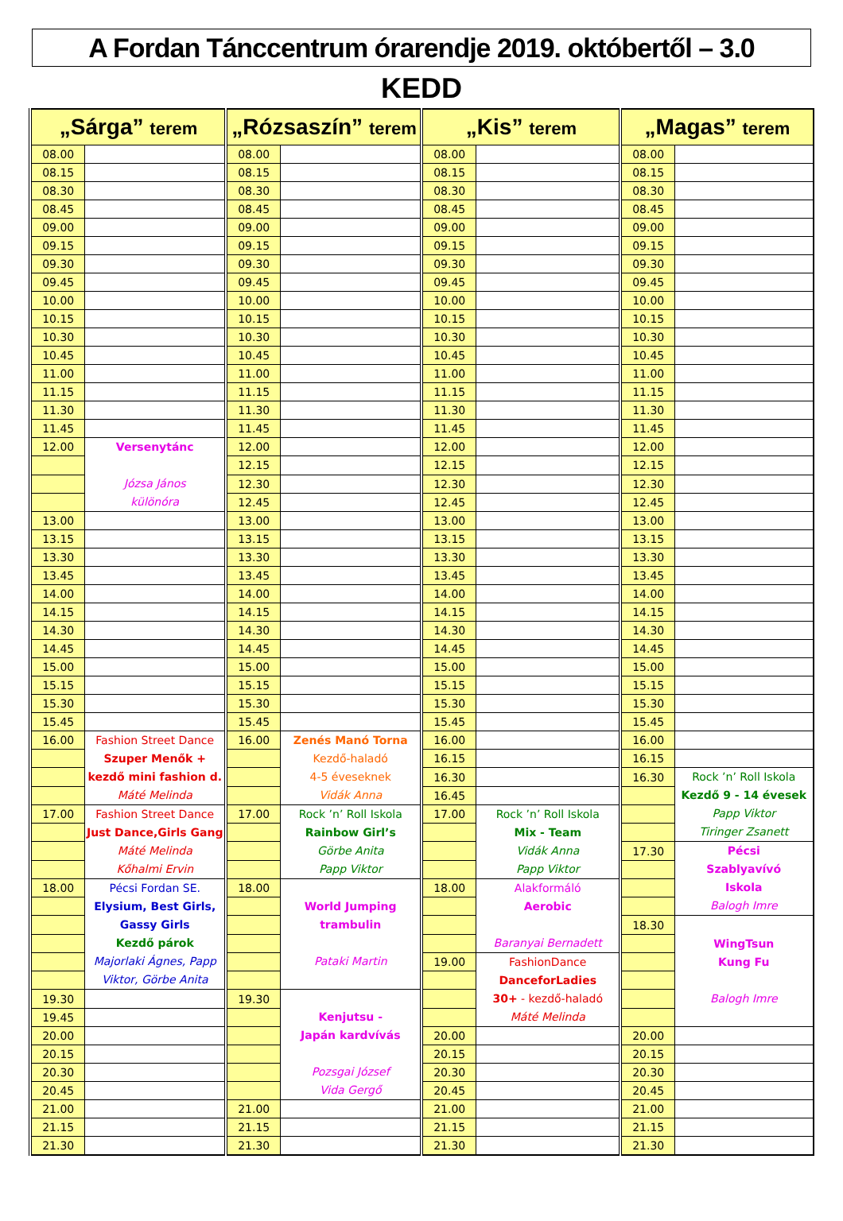A Fordan Tánccentrum órarendje 2019. októbertől – 3.0
KEDD
| „Sárga” terem | | „Rózsaszín” terem | | „Kis” terem | | „Magas” terem | |
| --- | --- | --- | --- | --- | --- | --- | --- |
| 08.00 | | 08.00 | | 08.00 | | 08.00 | |
| 08.15 | | 08.15 | | 08.15 | | 08.15 | |
| 08.30 | | 08.30 | | 08.30 | | 08.30 | |
| 08.45 | | 08.45 | | 08.45 | | 08.45 | |
| 09.00 | | 09.00 | | 09.00 | | 09.00 | |
| 09.15 | | 09.15 | | 09.15 | | 09.15 | |
| 09.30 | | 09.30 | | 09.30 | | 09.30 | |
| 09.45 | | 09.45 | | 09.45 | | 09.45 | |
| 10.00 | | 10.00 | | 10.00 | | 10.00 | |
| 10.15 | | 10.15 | | 10.15 | | 10.15 | |
| 10.30 | | 10.30 | | 10.30 | | 10.30 | |
| 10.45 | | 10.45 | | 10.45 | | 10.45 | |
| 11.00 | | 11.00 | | 11.00 | | 11.00 | |
| 11.15 | | 11.15 | | 11.15 | | 11.15 | |
| 11.30 | | 11.30 | | 11.30 | | 11.30 | |
| 11.45 | | 11.45 | | 11.45 | | 11.45 | |
| 12.00 | Versenytánc Józsa János különóra | 12.00 | | 12.00 | | 12.00 | |
| | | 12.15 | | 12.15 | | 12.15 | |
| | | 12.30 | | 12.30 | | 12.30 | |
| | | 12.45 | | 12.45 | | 12.45 | |
| 13.00 | | 13.00 | | 13.00 | | 13.00 | |
| 13.15 | | 13.15 | | 13.15 | | 13.15 | |
| 13.30 | | 13.30 | | 13.30 | | 13.30 | |
| 13.45 | | 13.45 | | 13.45 | | 13.45 | |
| 14.00 | | 14.00 | | 14.00 | | 14.00 | |
| 14.15 | | 14.15 | | 14.15 | | 14.15 | |
| 14.30 | | 14.30 | | 14.30 | | 14.30 | |
| 14.45 | | 14.45 | | 14.45 | | 14.45 | |
| 15.00 | | 15.00 | | 15.00 | | 15.00 | |
| 15.15 | | 15.15 | | 15.15 | | 15.15 | |
| 15.30 | | 15.30 | | 15.30 | | 15.30 | |
| 15.45 | | 15.45 | | 15.45 | | 15.45 | |
| 16.00 | Fashion Street Dance Szuper Menők + kezdő mini fashion d. Máté Melinda | 16.00 | Zenés Manó Torna Kezdő-haladó 4-5 éveseknek Vidák Anna | 16.00 | | 16.00 | |
| | | | | 16.15 | | 16.15 | |
| | | | | 16.30 | | 16.30 | Rock ’n’ Roll Iskola Kezdő 9 - 14 évesek Papp Viktor Tiringer Zsanett |
| | | | | 16.45 | | | |
| 17.00 | Fashion Street Dance Just Dance,Girls Gang Máté Melinda Kőhalmi Ervin | 17.00 | Rock ’n’ Roll Iskola Rainbow Girl’s Görbe Anita Papp Viktor | 17.00 | Rock ’n’ Roll Iskola Mix - Team Vidák Anna Papp Viktor | | |
| | | | | | | 17.30 | Pécsi Szablyavívó Iskola Balogh Imre |
| 18.00 | Pécsi Fordan SE. Elysium, Best Girls, Gassy Girls Kezdő párok Majorlaki Ágnes, Papp Viktor, Görbe Anita | 18.00 | World Jumping trambulin Pataki Martin | 18.00 | Alakformáló Aerobic Baranyai Bernadett | | |
| | | | | | | 18.30 | WingTsun Kung Fu Balogh Imre |
| | | | | 19.00 | FashionDance DanceforLadies 30+ - kezdő-haladó Máté Melinda | | |
| 19.30 | | 19.30 | Kenjutsu - Japán kardvívás Pozsgai József Vida Gergő | | | | |
| 19.45 | | | | | | | |
| 20.00 | | | | 20.00 | | 20.00 | |
| 20.15 | | | | 20.15 | | 20.15 | |
| 20.30 | | | | 20.30 | | 20.30 | |
| 20.45 | | | | 20.45 | | 20.45 | |
| 21.00 | | 21.00 | | 21.00 | | 21.00 | |
| 21.15 | | 21.15 | | 21.15 | | 21.15 | |
| 21.30 | | 21.30 | | 21.30 | | 21.30 | |